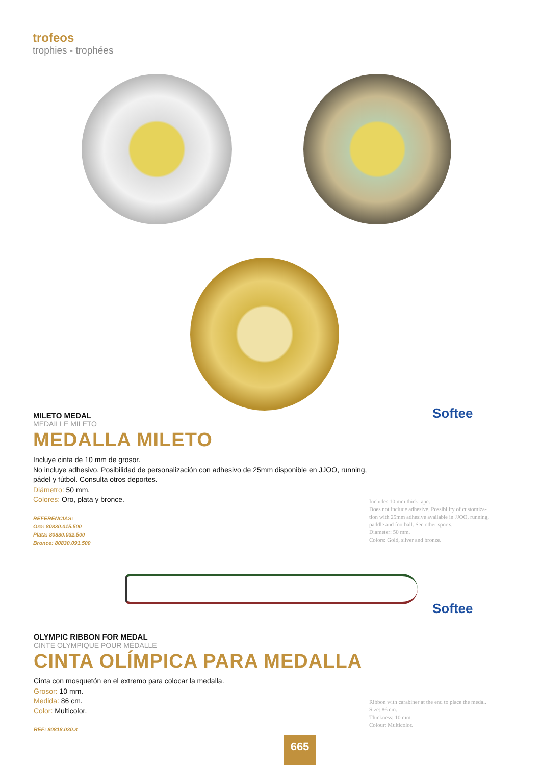trofeos
trophies - trophées
Softee
MILETO MEDAL
MEDAILLE MILETO
MEDALLA MILETO
Incluye cinta de 10 mm de grosor.
No incluye adhesivo. Posibilidad de personalización con adhesivo de 25mm disponible en JJOO, running,
pádel y fútbol. Consulta otros deportes.
Diámetro: 50 mm.
Colores: Oro, plata y bronce.
REFERENCIAS:
Oro: 80830.015.500
Plata: 80830.032.500
Bronce: 80830.091.500
Includes 10 mm thick tape.
Does not include adhesive. Possibility of customiza-
tion with 25mm adhesive available in JJOO, running,
paddle and football. See other sports.
Diameter: 50 mm.
Colors: Gold, silver and bronze.
Softee
OLYMPIC RIBBON FOR MEDAL
CINTE OLYMPIQUE POUR MÉDALLE
CINTA OLÍMPICA PARA MEDALLA
Cinta con mosquetón en el extremo para colocar la medalla.
Grosor: 10 mm.
Medida: 86 cm.
Color: Multicolor.
REF: 80818.030.3
Ribbon with carabiner at the end to place the medal.
Size: 86 cm.
Thickness: 10 mm.
Colour: Multicolor.
665